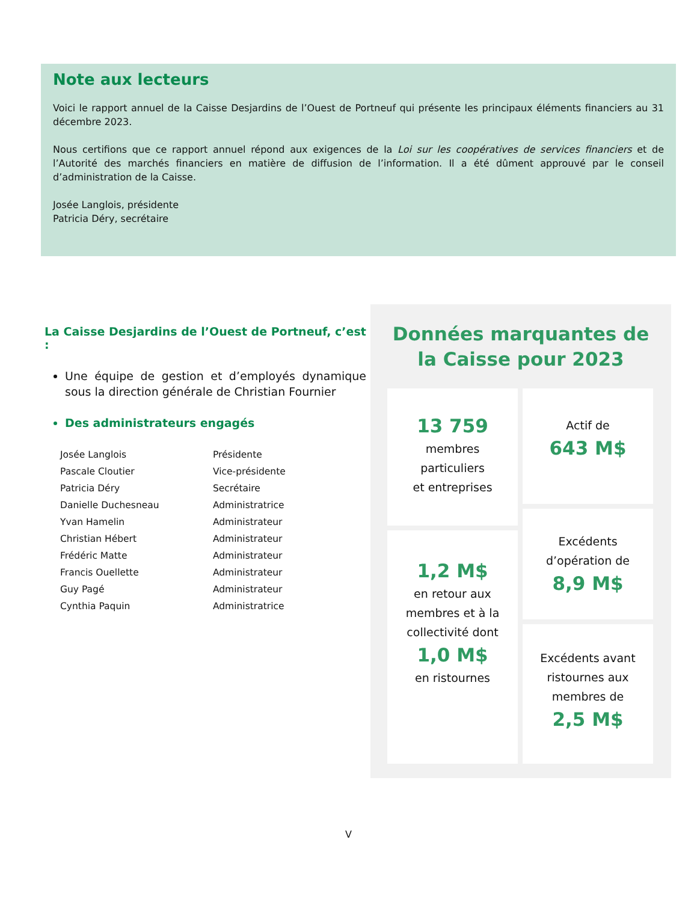Note aux lecteurs
Voici le rapport annuel de la Caisse Desjardins de l’Ouest de Portneuf qui présente les principaux éléments financiers au 31 décembre 2023.
Nous certifions que ce rapport annuel répond aux exigences de la Loi sur les coopératives de services financiers et de l’Autorité des marchés financiers en matière de diffusion de l’information. Il a été dûment approuvé par le conseil d’administration de la Caisse.
Josée Langlois, présidente
Patricia Déry, secrétaire
La Caisse Desjardins de l’Ouest de Portneuf, c’est :
Une équipe de gestion et d’employés dynamique sous la direction générale de Christian Fournier
Des administrateurs engagés
| Josée Langlois | Présidente |
| Pascale Cloutier | Vice-présidente |
| Patricia Déry | Secrétaire |
| Danielle Duchesneau | Administratrice |
| Yvan Hamelin | Administrateur |
| Christian Hébert | Administrateur |
| Frédéric Matte | Administrateur |
| Francis Ouellette | Administrateur |
| Guy Pagé | Administrateur |
| Cynthia Paquin | Administratrice |
Données marquantes de
la Caisse pour 2023
13 759
membres
particuliers
et entreprises
Actif de
643 M$
1,2 M$
en retour aux
membres et à la
collectivité dont
1,0 M$
en ristournes
Excédents
d’opération de
8,9 M$
Excédents avant
ristournes aux
membres de
2,5 M$
V